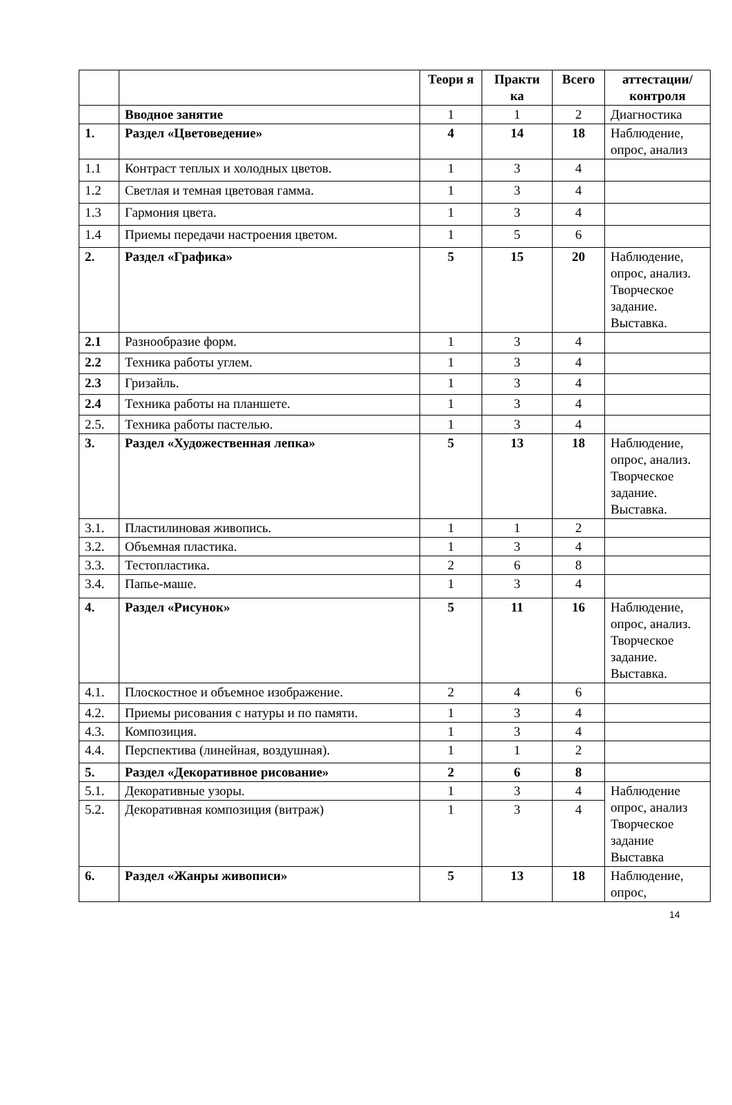| | | Теори я | Практи ка | Всего | аттестации/ контроля |
| --- | --- | --- | --- | --- | --- |
| | Вводное занятие | 1 | 1 | 2 | Диагностика |
| 1. | Раздел «Цветоведение» | 4 | 14 | 18 | Наблюдение, опрос, анализ |
| 1.1 | Контраст теплых и холодных цветов. | 1 | 3 | 4 | |
| 1.2 | Светлая и темная цветовая гамма. | 1 | 3 | 4 | |
| 1.3 | Гармония цвета. | 1 | 3 | 4 | |
| 1.4 | Приемы передачи настроения цветом. | 1 | 5 | 6 | |
| 2. | Раздел «Графика» | 5 | 15 | 20 | Наблюдение, опрос, анализ. Творческое задание. Выставка. |
| 2.1 | Разнообразие форм. | 1 | 3 | 4 | |
| 2.2 | Техника работы углем. | 1 | 3 | 4 | |
| 2.3 | Гризайль. | 1 | 3 | 4 | |
| 2.4 | Техника работы на планшете. | 1 | 3 | 4 | |
| 2.5. | Техника работы пастелью. | 1 | 3 | 4 | |
| 3. | Раздел «Художественная лепка» | 5 | 13 | 18 | Наблюдение, опрос, анализ. Творческое задание. Выставка. |
| 3.1. | Пластилиновая живопись. | 1 | 1 | 2 | |
| 3.2. | Объемная пластика. | 1 | 3 | 4 | |
| 3.3. | Тестопластика. | 2 | 6 | 8 | |
| 3.4. | Папье-маше. | 1 | 3 | 4 | |
| 4. | Раздел «Рисунок» | 5 | 11 | 16 | Наблюдение, опрос, анализ. Творческое задание. Выставка. |
| 4.1. | Плоскостное и объемное изображение. | 2 | 4 | 6 | |
| 4.2. | Приемы рисования с натуры и по памяти. | 1 | 3 | 4 | |
| 4.3. | Композиция. | 1 | 3 | 4 | |
| 4.4. | Перспектива (линейная, воздушная). | 1 | 1 | 2 | |
| 5. | Раздел «Декоративное рисование» | 2 | 6 | 8 | |
| 5.1. | Декоративные узоры. | 1 | 3 | 4 | Наблюдение опрос, анализ Творческое задание Выставка |
| 5.2. | Декоративная композиция (витраж) | 1 | 3 | 4 | |
| 6. | Раздел «Жанры живописи» | 5 | 13 | 18 | Наблюдение, опрос, |
14